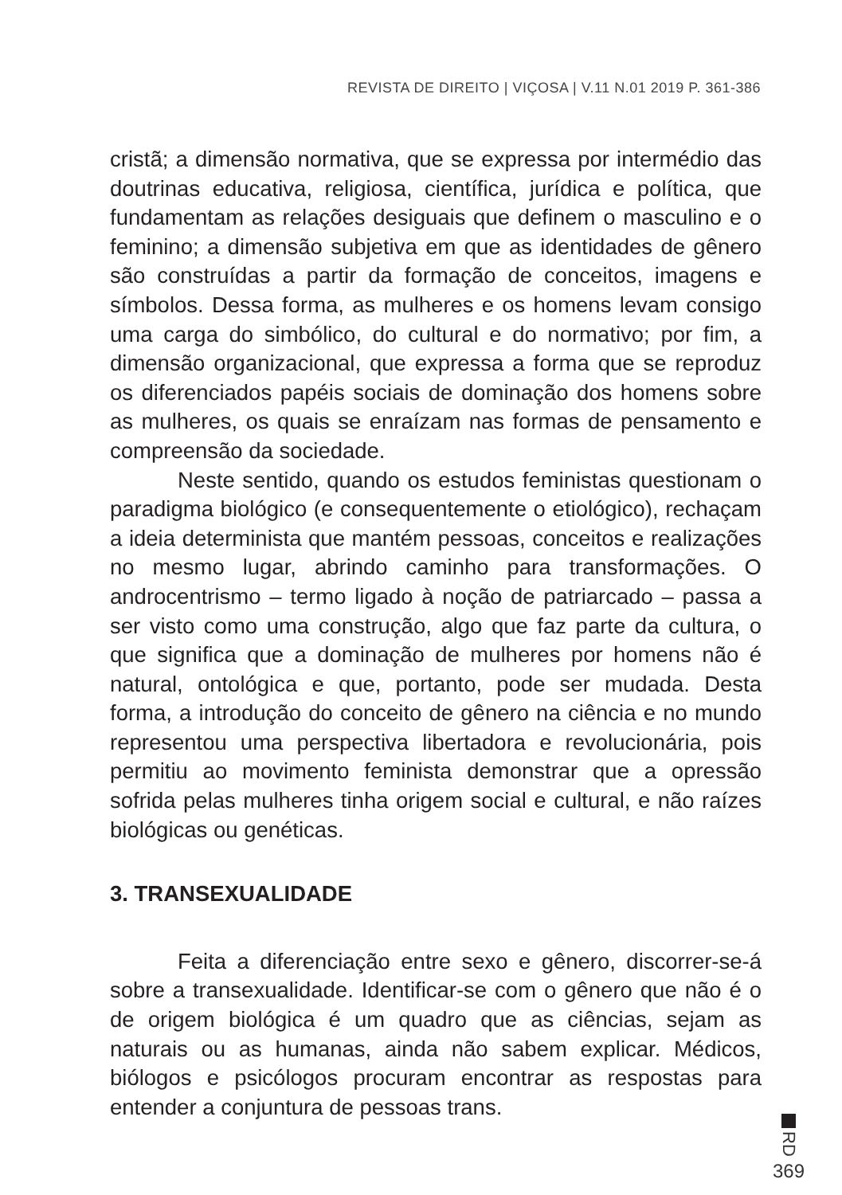REVISTA DE DIREITO | VIÇOSA | V.11 N.01 2019 P. 361-386
cristã; a dimensão normativa, que se expressa por intermédio das doutrinas educativa, religiosa, científica, jurídica e política, que fundamentam as relações desiguais que definem o masculino e o feminino; a dimensão subjetiva em que as identidades de gênero são construídas a partir da formação de conceitos, imagens e símbolos. Dessa forma, as mulheres e os homens levam consigo uma carga do simbólico, do cultural e do normativo; por fim, a dimensão organizacional, que expressa a forma que se reproduz os diferenciados papéis sociais de dominação dos homens sobre as mulheres, os quais se enraízam nas formas de pensamento e compreensão da sociedade.
Neste sentido, quando os estudos feministas questionam o paradigma biológico (e consequentemente o etiológico), rechaçam a ideia determinista que mantém pessoas, conceitos e realizações no mesmo lugar, abrindo caminho para transformações. O androcentrismo – termo ligado à noção de patriarcado – passa a ser visto como uma construção, algo que faz parte da cultura, o que significa que a dominação de mulheres por homens não é natural, ontológica e que, portanto, pode ser mudada. Desta forma, a introdução do conceito de gênero na ciência e no mundo representou uma perspectiva libertadora e revolucionária, pois permitiu ao movimento feminista demonstrar que a opressão sofrida pelas mulheres tinha origem social e cultural, e não raízes biológicas ou genéticas.
3. TRANSEXUALIDADE
Feita a diferenciação entre sexo e gênero, discorrer-se-á sobre a transexualidade. Identificar-se com o gênero que não é o de origem biológica é um quadro que as ciências, sejam as naturais ou as humanas, ainda não sabem explicar. Médicos, biólogos e psicólogos procuram encontrar as respostas para entender a conjuntura de pessoas trans.
RD
369